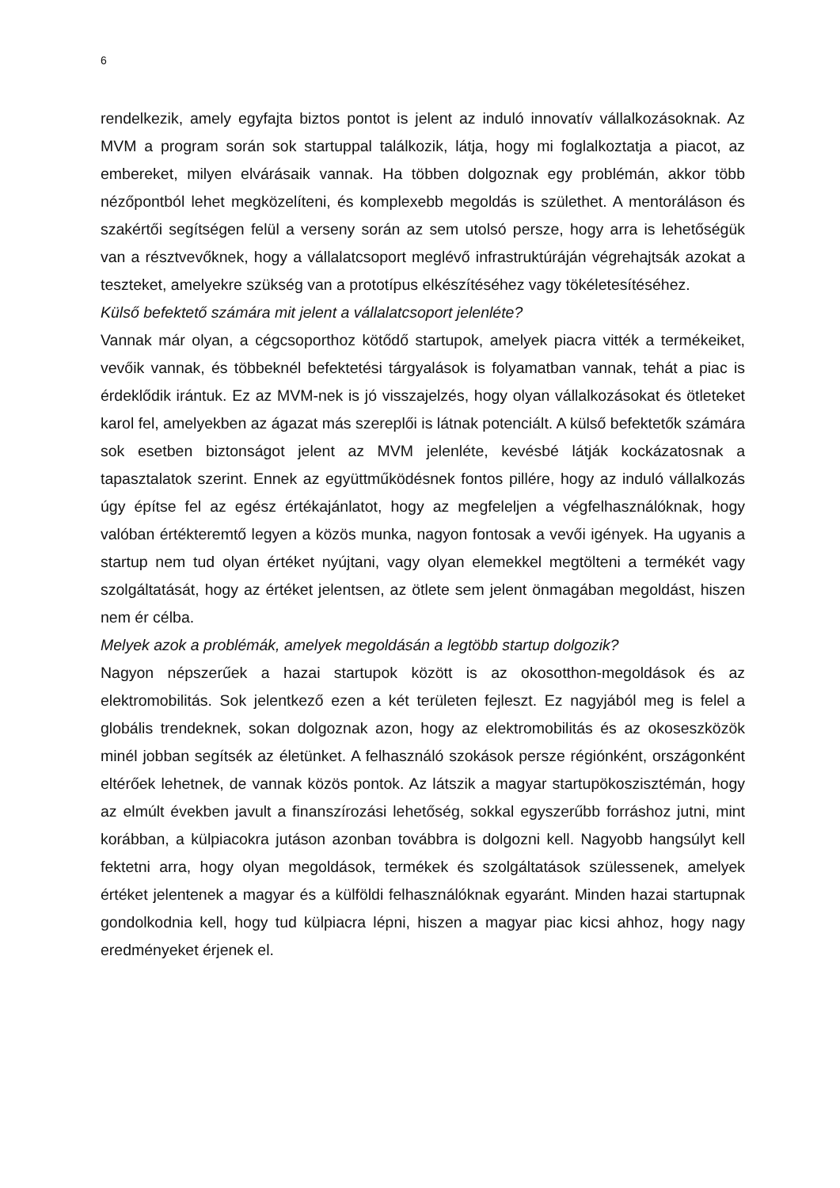6
rendelkezik, amely egyfajta biztos pontot is jelent az induló innovatív vállalkozásoknak. Az MVM a program során sok startuppal találkozik, látja, hogy mi foglalkoztatja a piacot, az embereket, milyen elvárásaik vannak. Ha többen dolgoznak egy problémán, akkor több nézőpontból lehet megközelíteni, és komplexebb megoldás is születhet. A mentoráláson és szakértői segítségen felül a verseny során az sem utolsó persze, hogy arra is lehetőségük van a résztvevőknek, hogy a vállalatcsoport meglévő infrastruktúráján végrehajtsák azokat a teszteket, amelyekre szükség van a prototípus elkészítéséhez vagy tökéletesítéséhez.
Külső befektető számára mit jelent a vállalatcsoport jelenléte?
Vannak már olyan, a cégcsoporthoz kötődő startupok, amelyek piacra vitték a termékeiket, vevőik vannak, és többeknél befektetési tárgyalások is folyamatban vannak, tehát a piac is érdeklődik irántuk. Ez az MVM-nek is jó visszajelzés, hogy olyan vállalkozásokat és ötleteket karol fel, amelyekben az ágazat más szereplői is látnak potenciált. A külső befektetők számára sok esetben biztonságot jelent az MVM jelenléte, kevésbé látják kockázatosnak a tapasztalatok szerint. Ennek az együttműködésnek fontos pillére, hogy az induló vállalkozás úgy építse fel az egész értékajánlatot, hogy az megfeleljen a végfelhasználóknak, hogy valóban értékteremtő legyen a közös munka, nagyon fontosak a vevői igények. Ha ugyanis a startup nem tud olyan értéket nyújtani, vagy olyan elemekkel megtölteni a termékét vagy szolgáltatását, hogy az értéket jelentsen, az ötlete sem jelent önmagában megoldást, hiszen nem ér célba.
Melyek azok a problémák, amelyek megoldásán a legtöbb startup dolgozik?
Nagyon népszerűek a hazai startupok között is az okosotthon-megoldások és az elektromobilitás. Sok jelentkező ezen a két területen fejleszt. Ez nagyjából meg is felel a globális trendeknek, sokan dolgoznak azon, hogy az elektromobilitás és az okoseszközök minél jobban segítsék az életünket. A felhasználó szokások persze régiónként, országonként eltérőek lehetnek, de vannak közös pontok. Az látszik a magyar startupökoszisztémán, hogy az elmúlt években javult a finanszírozási lehetőség, sokkal egyszerűbb forráshoz jutni, mint korábban, a külpiacokra jutáson azonban továbbra is dolgozni kell. Nagyobb hangsúlyt kell fektetni arra, hogy olyan megoldások, termékek és szolgáltatások szülessenek, amelyek értéket jelentenek a magyar és a külföldi felhasználóknak egyaránt. Minden hazai startupnak gondolkodnia kell, hogy tud külpiacra lépni, hiszen a magyar piac kicsi ahhoz, hogy nagy eredményeket érjenek el.